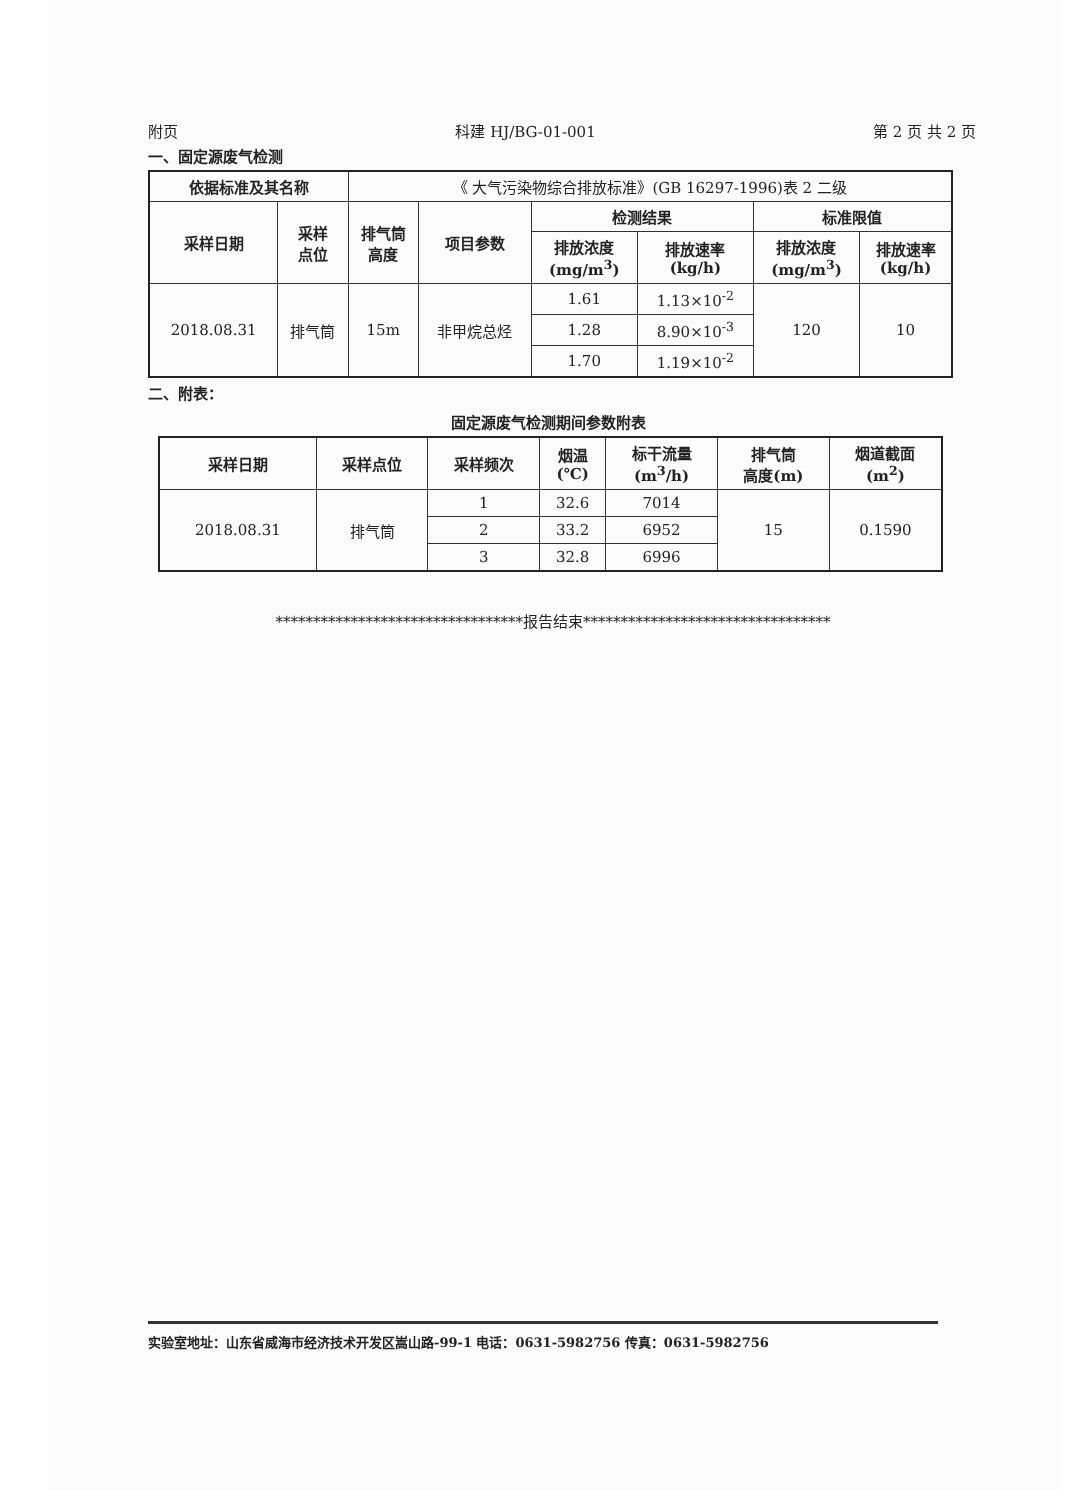附页 科建 HJ/BG-01-001 第 2 页 共 2 页
一、固定源废气检测
| 依据标准及其名称 | | 《 大气污染物综合排放标准》(GB 16297-1996)表 2 二级 | | | | | |
| 采样日期 | 采样 点位 | 排气筒 高度 | 项目参数 | 检测结果 | | 标准限值 | |
| | | | | 排放浓度 (mg/m<sup>3</sup>) | 排放速率 (kg/h) | 排放浓度 (mg/m<sup>3</sup>) | 排放速率 (kg/h) |
| 2018.08.31 | 排气筒 | 15m | 非甲烷总烃 | 1.61 | 1.13×10<sup>-2</sup> | 120 | 10 |
| | | | | 1.28 | 8.90×10<sup>-3</sup> | | |
| | | | | 1.70 | 1.19×10<sup>-2</sup> | | |
二、附表：
固定源废气检测期间参数附表
| 采样日期 | 采样点位 | 采样频次 | 烟温 (℃) | 标干流量 (m<sup>3</sup>/h) | 排气筒 高度(m) | 烟道截面 (m<sup>2</sup>) |
| --- | --- | --- | --- | --- | --- | --- |
| 2018.08.31 | 排气筒 | 1 | 32.6 | 7014 | 15 | 0.1590 |
| | | 2 | 33.2 | 6952 | | |
| | | 3 | 32.8 | 6996 | | |
*********************************报告结束*********************************
实验室地址：山东省威海市经济技术开发区嵩山路-99-1 电话：0631-5982756 传真：0631-5982756